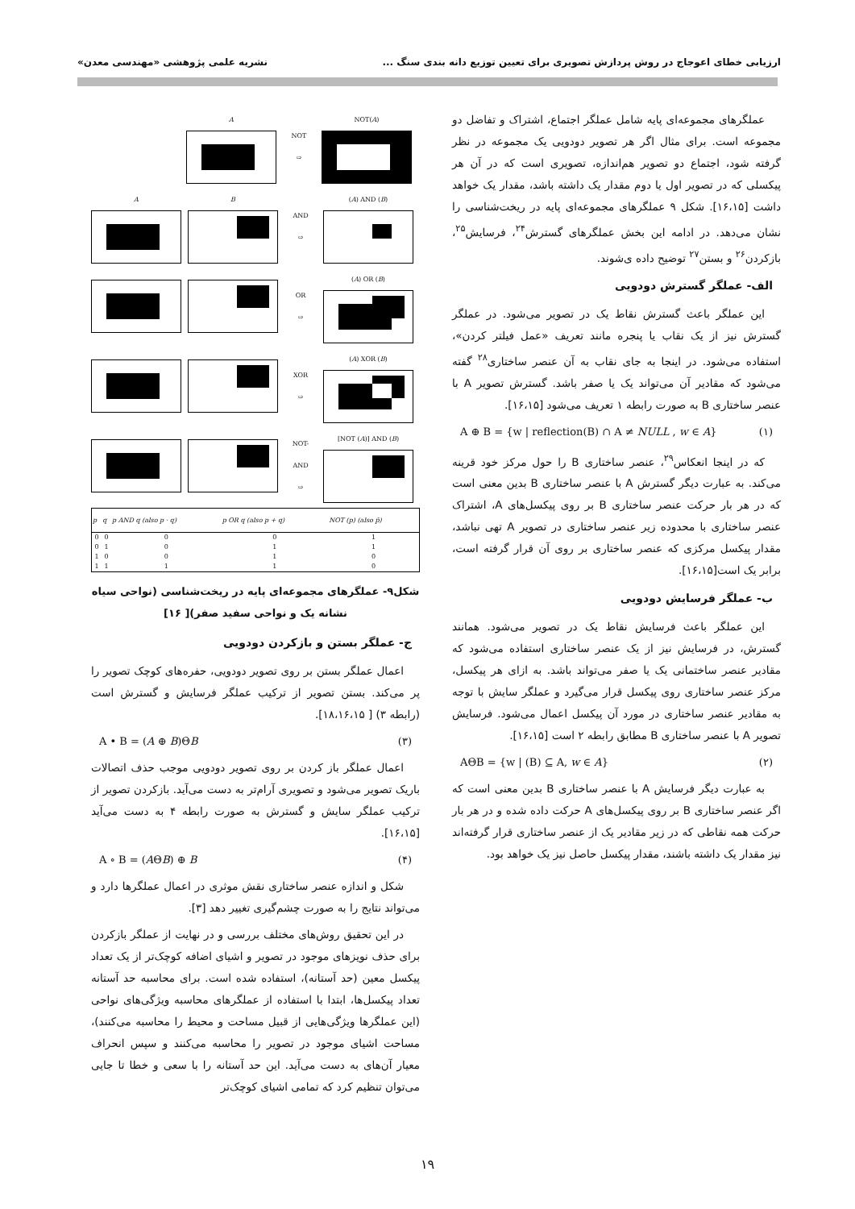ارزیابی خطای اعوجاج در روش پردازش تصویری برای تعیین توزیع دانه بندی سنگ ... نشریه علمی پژوهشی «مهندسی معدن»
عملگرهای مجموعه‌ای پایه شامل عملگر اجتماع، اشتراک و تفاضل دو مجموعه است. برای مثال اگر هر تصویر دودویی یک مجموعه در نظر گرفته شود، اجتماع دو تصویر هم‌اندازه، تصویری است که در آن هر پیکسلی که در تصویر اول یا دوم مقدار یک داشته باشد، مقدار یک خواهد داشت [۱۶،۱۵]. شکل ۹ عملگرهای مجموعه‌ای پایه در ریخت‌شناسی را نشان می‌دهد. در ادامه این بخش عملگرهای گسترش<sup>۲۴</sup>، فرسایش<sup>۲۵</sup>، بازکردن<sup>۲۶</sup> و بستن<sup>۲۷</sup> توضیح داده ی‌شوند.
الف- عملگر گسترش دودویی
این عملگر باعث گسترش نقاط یک در تصویر می‌شود. در عملگر گسترش نیز از یک نقاب یا پنجره مانند تعریف «عمل فیلتر کردن»، استفاده می‌شود. در اینجا به جای نقاب به آن عنصر ساختاری<sup>۲۸</sup> گفته می‌شود که مقادیر آن می‌تواند یک یا صفر باشد. گسترش تصویر A با عنصر ساختاری B به صورت رابطه ۱ تعریف می‌شود [۱۶،۱۵].
A ⊕ B = {w | reflection(B) ∩ A ≠ NULL , w ∈ A} (۱)
که در اینجا انعکاس<sup>۲۹</sup>، عنصر ساختاری B را حول مرکز خود قرینه می‌کند. به عبارت دیگر گسترش A با عنصر ساختاری B بدین معنی است که در هر بار حرکت عنصر ساختاری B بر روی پیکسل‌های A، اشتراک عنصر ساختاری با محدوده زیر عنصر ساختاری در تصویر A تهی نباشد، مقدار پیکسل مرکزی که عنصر ساختاری بر روی آن قرار گرفته است، برابر یک است[۱۶،۱۵].
ب- عملگر فرسایش دودویی
این عملگر باعث فرسایش نقاط یک در تصویر می‌شود. همانند گسترش، در فرسایش نیز از یک عنصر ساختاری استفاده می‌شود که مقادیر عنصر ساختمانی یک یا صفر می‌تواند باشد. به ازای هر پیکسل، مرکز عنصر ساختاری روی پیکسل قرار می‌گیرد و عملگر سایش با توجه به مقادیر عنصر ساختاری در مورد آن پیکسل اعمال می‌شود. فرسایش تصویر A با عنصر ساختاری B مطابق رابطه ۲ است [۱۶،۱۵].
AΘB = {w | (B) ⊆ A, w ∈ A} (۲)
به عبارت دیگر فرسایش A با عنصر ساختاری B بدین معنی است که اگر عنصر ساختاری B بر روی پیکسل‌های A حرکت داده شده و در هر بار حرکت همه نقاطی که در زیر مقادیر یک از عنصر ساختاری قرار گرفته‌اند نیز مقدار یک داشته باشند، مقدار پیکسل حاصل نیز یک خواهد بود.
A
NOT
⇨
NOT(A)
A B
AND
⇨
(A) AND (B)
OR
⇨
(A) OR (B)
XOR
⇨
(A) XOR (B)
NOT-
AND
⇨
[NOT (A)] AND (B)
| p | q | p AND q (also p · q) | p OR q (also p + q) | NOT (p) (also p̄) |
| --- | --- | --- | --- | --- |
| 0 | 0 | 0 | 0 | 1 |
| 0 | 1 | 0 | 1 | 1 |
| 1 | 0 | 0 | 1 | 0 |
| 1 | 1 | 1 | 1 | 0 |
شکل۹- عملگرهای مجموعه‌ای پایه در ریخت‌شناسی (نواحی سیاه نشانه یک و نواحی سفید صفر)[ ۱۶]
ج- عملگر بستن و بازکردن دودویی
اعمال عملگر بستن بر روی تصویر دودویی، حفره‌های کوچک تصویر را پر می‌کند. بستن تصویر از ترکیب عملگر فرسایش و گسترش است (رابطه ۳) [ ۱۸،۱۶،۱۵].
A • B = (A ⊕ B)ΘB (۳)
اعمال عملگر باز کردن بر روی تصویر دودویی موجب حذف اتصالات باریک تصویر می‌شود و تصویری آرام‌تر به دست می‌آید. بازکردن تصویر از ترکیب عملگر سایش و گسترش به صورت رابطه ۴ به دست می‌آید [۱۶،۱۵].
A ∘ B = (AΘB) ⊕ B (۴)
شکل و اندازه عنصر ساختاری نقش موثری در اعمال عملگرها دارد و می‌تواند نتایج را به صورت چشم‌گیری تغییر دهد [۳].
در این تحقیق روش‌های مختلف بررسی و در نهایت از عملگر بازکردن برای حذف نویزهای موجود در تصویر و اشیای اضافه کوچک‌تر از یک تعداد پیکسل معین (حد آستانه)، استفاده شده است. برای محاسبه حد آستانه تعداد پیکسل‌ها، ابتدا با استفاده از عملگرهای محاسبه ویژگی‌های نواحی (این عملگرها ویژگی‌هایی از قبیل مساحت و محیط را محاسبه می‌کنند)، مساحت اشیای موجود در تصویر را محاسبه می‌کنند و سپس انحراف معیار آن‌های به دست می‌آید. این حد آستانه را با سعی و خطا تا جایی می‌توان تنظیم کرد که تمامی اشیای کوچک‌تر
۱۹